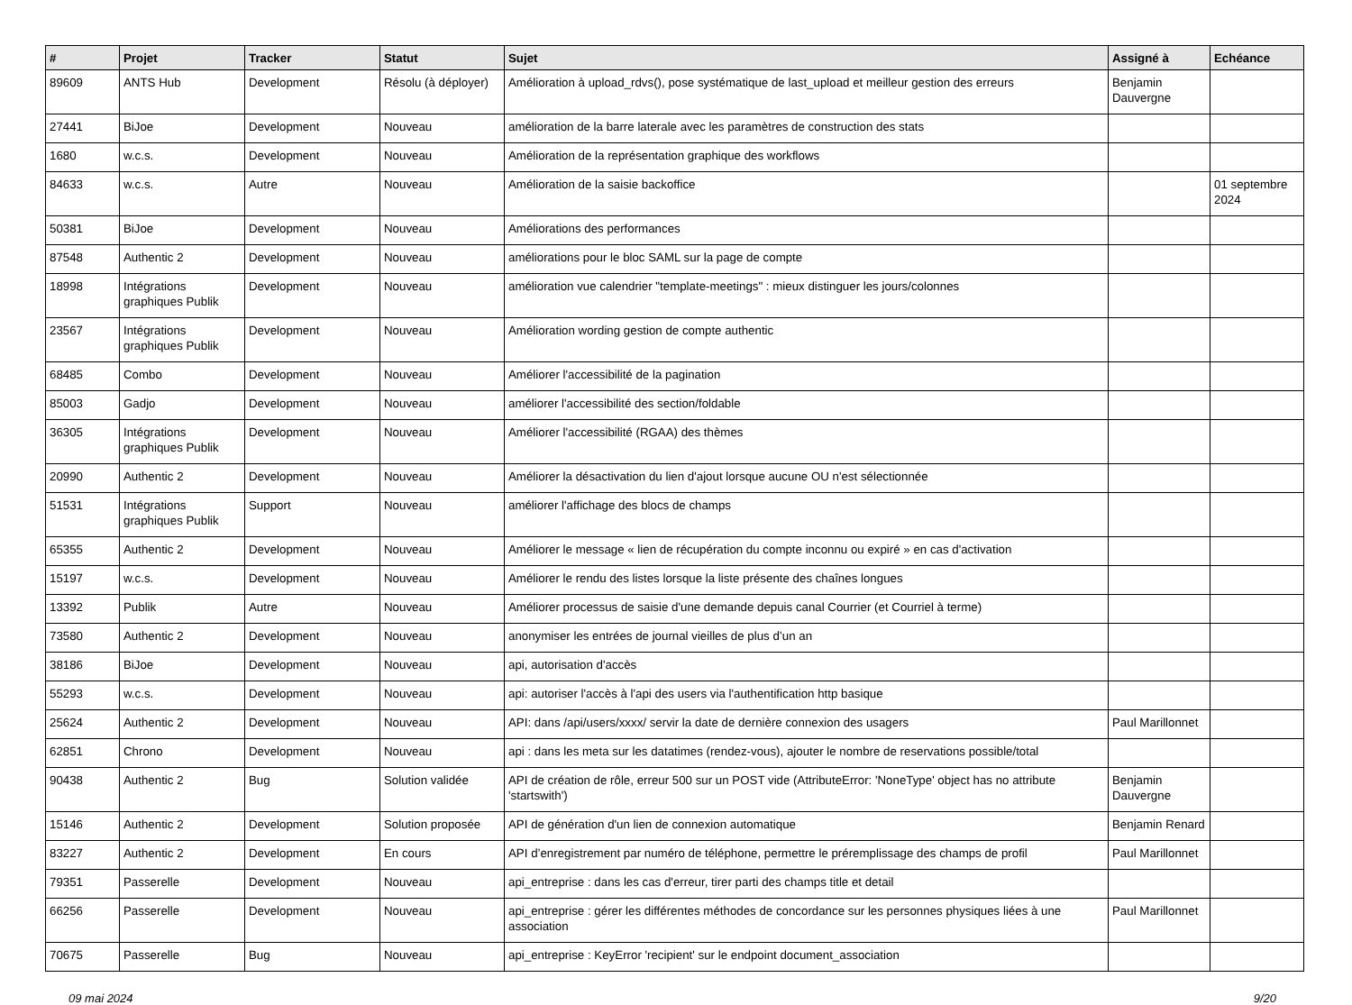| # | Projet | Tracker | Statut | Sujet | Assigné à | Echéance |
| --- | --- | --- | --- | --- | --- | --- |
| 89609 | ANTS Hub | Development | Résolu (à déployer) | Amélioration à upload_rdvs(), pose systématique de last_upload et meilleur gestion des erreurs | Benjamin Dauvergne | |
| 27441 | BiJoe | Development | Nouveau | amélioration de la barre laterale avec les paramètres de construction des stats | | |
| 1680 | w.c.s. | Development | Nouveau | Amélioration de la représentation graphique des workflows | | |
| 84633 | w.c.s. | Autre | Nouveau | Amélioration de la saisie backoffice | | 01 septembre 2024 |
| 50381 | BiJoe | Development | Nouveau | Améliorations des performances | | |
| 87548 | Authentic 2 | Development | Nouveau | améliorations pour le bloc SAML sur la page de compte | | |
| 18998 | Intégrations graphiques Publik | Development | Nouveau | amélioration vue calendrier "template-meetings" : mieux distinguer les jours/colonnes | | |
| 23567 | Intégrations graphiques Publik | Development | Nouveau | Amélioration wording gestion de compte authentic | | |
| 68485 | Combo | Development | Nouveau | Améliorer l'accessibilité de la pagination | | |
| 85003 | Gadjo | Development | Nouveau | améliorer l'accessibilité des section/foldable | | |
| 36305 | Intégrations graphiques Publik | Development | Nouveau | Améliorer l'accessibilité (RGAA) des thèmes | | |
| 20990 | Authentic 2 | Development | Nouveau | Améliorer la désactivation du lien d'ajout lorsque aucune OU n'est sélectionnée | | |
| 51531 | Intégrations graphiques Publik | Support | Nouveau | améliorer l'affichage des blocs de champs | | |
| 65355 | Authentic 2 | Development | Nouveau | Améliorer le message « lien de récupération du compte inconnu ou expiré » en cas d'activation | | |
| 15197 | w.c.s. | Development | Nouveau | Améliorer le rendu des listes lorsque la liste présente des chaînes longues | | |
| 13392 | Publik | Autre | Nouveau | Améliorer processus de saisie d'une demande depuis canal Courrier (et Courriel à terme) | | |
| 73580 | Authentic 2 | Development | Nouveau | anonymiser les entrées de journal vieilles de plus d’un an | | |
| 38186 | BiJoe | Development | Nouveau | api, autorisation d'accès | | |
| 55293 | w.c.s. | Development | Nouveau | api: autoriser l'accès à l'api des users via l'authentification http basique | | |
| 25624 | Authentic 2 | Development | Nouveau | API: dans /api/users/xxxx/ servir la date de dernière connexion des usagers | Paul Marillonnet | |
| 62851 | Chrono | Development | Nouveau | api : dans les meta sur les datatimes (rendez-vous), ajouter le nombre de reservations possible/total | | |
| 90438 | Authentic 2 | Bug | Solution validée | API de création de rôle, erreur 500 sur un POST vide (AttributeError: 'NoneType' object has no attribute 'startswith') | Benjamin Dauvergne | |
| 15146 | Authentic 2 | Development | Solution proposée | API de génération d'un lien de connexion automatique | Benjamin Renard | |
| 83227 | Authentic 2 | Development | En cours | API d’enregistrement par numéro de téléphone, permettre le préremplissage des champs de profil | Paul Marillonnet | |
| 79351 | Passerelle | Development | Nouveau | api_entreprise : dans les cas d'erreur, tirer parti des champs title et detail | | |
| 66256 | Passerelle | Development | Nouveau | api_entreprise : gérer les différentes méthodes de concordance sur les personnes physiques liées à une association | Paul Marillonnet | |
| 70675 | Passerelle | Bug | Nouveau | api_entreprise : KeyError 'recipient' sur le endpoint document_association | | |
09 mai 2024 9/20